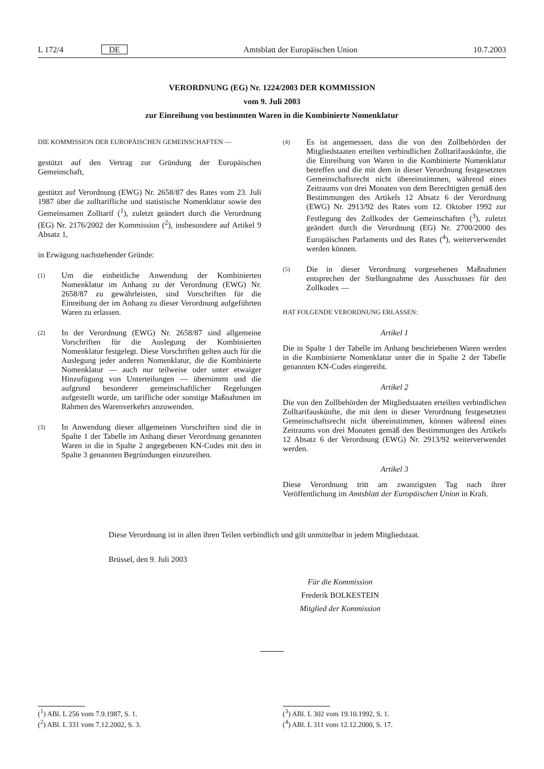L 172/4 DE Amtsblatt der Europäischen Union 10.7.2003
VERORDNUNG (EG) Nr. 1224/2003 DER KOMMISSION
vom 9. Juli 2003
zur Einreihung von bestimmten Waren in die Kombinierte Nomenklatur
DIE KOMMISSION DER EUROPÄISCHEN GEMEINSCHAFTEN —
gestützt auf den Vertrag zur Gründung der Europäischen Gemeinschaft,
gestützt auf Verordnung (EWG) Nr. 2658/87 des Rates vom 23. Juli 1987 über die zolltarifliche und statistische Nomenklatur sowie den Gemeinsamen Zolltarif (<sup>1</sup>), zuletzt geändert durch die Verordnung (EG) Nr. 2176/2002 der Kommission (<sup>2</sup>), insbesondere auf Artikel 9 Absatz 1,
in Erwägung nachstehender Gründe:
(1) Um die einheitliche Anwendung der Kombinierten Nomenklatur im Anhang zu der Verordnung (EWG) Nr. 2658/87 zu gewährleisten, sind Vorschriften für die Einreihung der im Anhang zu dieser Verordnung aufgeführten Waren zu erlassen.
(2) In der Verordnung (EWG) Nr. 2658/87 sind allgemeine Vorschriften für die Auslegung der Kombinierten Nomenklatur festgelegt. Diese Vorschriften gelten auch für die Auslegung jeder anderen Nomenklatur, die die Kombinierte Nomenklatur — auch nur teilweise oder unter etwaiger Hinzufügung von Unterteilungen — übernimmt und die aufgrund besonderer gemeinschaftlicher Regelungen aufgestellt wurde, um tarifliche oder sonstige Maßnahmen im Rahmen des Warenverkehrs anzuwenden.
(3) In Anwendung dieser allgemeinen Vorschriften sind die in Spalte 1 der Tabelle im Anhang dieser Verordnung genannten Waren in die in Spalte 2 angegebenen KN-Codes mit den in Spalte 3 genannten Begründungen einzureihen.
(4) Es ist angemessen, dass die von den Zollbehörden der Mitgliedstaaten erteilten verbindlichen Zolltarifauskünfte, die die Einreihung von Waren in die Kombinierte Nomenklatur betreffen und die mit dem in dieser Verordnung festgesetzten Gemeinschaftsrecht nicht übereinstimmen, während eines Zeitraums von drei Monaten von dem Berechtigten gemäß den Bestimmungen des Artikels 12 Absatz 6 der Verordnung (EWG) Nr. 2913/92 des Rates vom 12. Oktober 1992 zur Festlegung des Zollkodex der Gemeinschaften (<sup>3</sup>), zuletzt geändert durch die Verordnung (EG) Nr. 2700/2000 des Europäischen Parlaments und des Rates (<sup>4</sup>), weiterverwendet werden können.
(5) Die in dieser Verordnung vorgesehenen Maßnahmen entsprechen der Stellungnahme des Ausschusses für den Zollkodex —
HAT FOLGENDE VERORDNUNG ERLASSEN:
Artikel 1
Die in Spalte 1 der Tabelle im Anhang beschriebenen Waren werden in die Kombinierte Nomenklatur unter die in Spalte 2 der Tabelle genannten KN-Codes eingereiht.
Artikel 2
Die von den Zollbehörden der Mitgliedstaaten erteilten verbindlichen Zolltarifauskünfte, die mit dem in dieser Verordnung festgesetzten Gemeinschaftsrecht nicht übereinstimmen, können während eines Zeitraums von drei Monaten gemäß den Bestimmungen des Artikels 12 Absatz 6 der Verordnung (EWG) Nr. 2913/92 weiterverwendet werden.
Artikel 3
Diese Verordnung tritt am zwanzigsten Tag nach ihrer Veröffentlichung im Amtsblatt der Europäischen Union in Kraft.
Diese Verordnung ist in allen ihren Teilen verbindlich und gilt unmittelbar in jedem Mitgliedstaat.
Brüssel, den 9. Juli 2003
Für die Kommission
Frederik BOLKESTEIN
Mitglied der Kommission
(<sup>1</sup>) ABl. L 256 vom 7.9.1987, S. 1.
(<sup>2</sup>) ABl. L 331 vom 7.12.2002, S. 3.
(<sup>3</sup>) ABl. L 302 vom 19.10.1992, S. 1.
(<sup>4</sup>) ABl. L 311 vom 12.12.2000, S. 17.